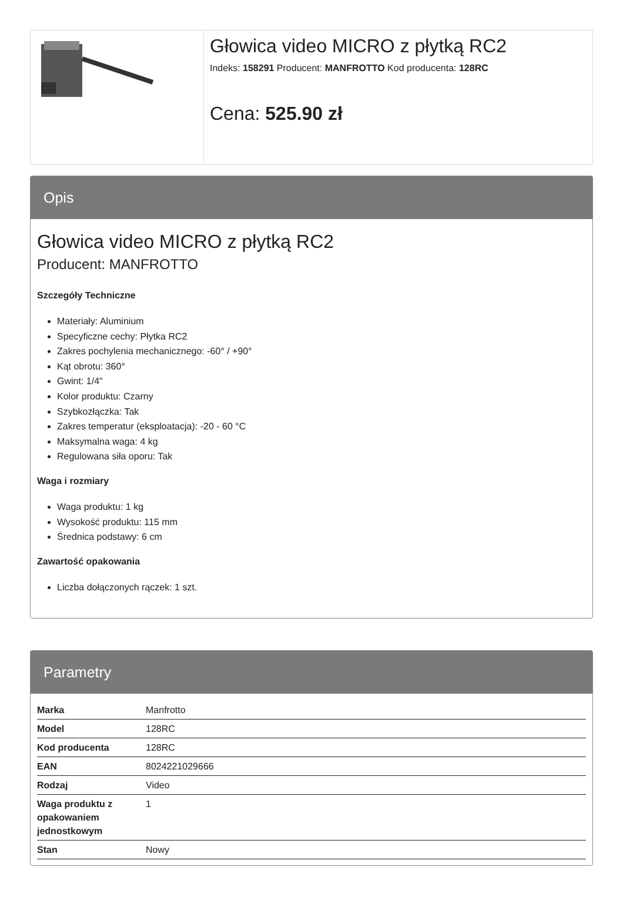Głowica video MICRO z płytką RC2
Indeks: 158291 Producent: MANFROTTO Kod producenta: 128RC
Cena: 525.90 zł
Opis
Głowica video MICRO z płytką RC2
Producent: MANFROTTO
Szczegóły Techniczne
Materiały: Aluminium
Specyficzne cechy: Płytka RC2
Zakres pochylenia mechanicznego: -60° / +90°
Kąt obrotu: 360°
Gwint: 1/4"
Kolor produktu: Czarny
Szybkozłączka: Tak
Zakres temperatur (eksploatacja): -20 - 60 °C
Maksymalna waga: 4 kg
Regulowana siła oporu: Tak
Waga i rozmiary
Waga produktu: 1 kg
Wysokość produktu: 115 mm
Średnica podstawy: 6 cm
Zawartość opakowania
Liczba dołączonych rączek: 1 szt.
Parametry
| Marka | Manfrotto |
| Model | 128RC |
| Kod producenta | 128RC |
| EAN | 8024221029666 |
| Rodzaj | Video |
| Waga produktu z opakowaniem jednostkowym | 1 |
| Stan | Nowy |